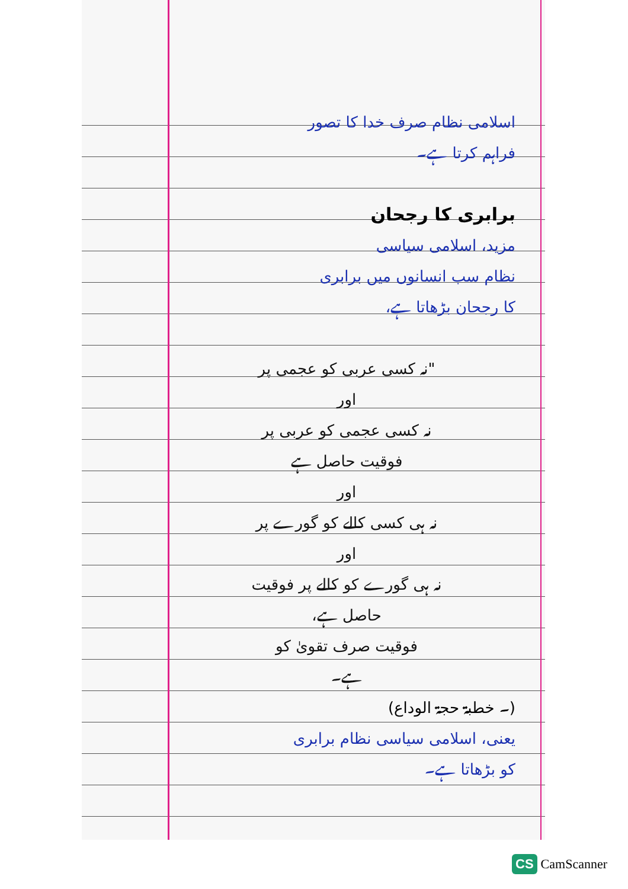اسلامی نظام صرف خدا کا تصور
فراہم کرتا ہے۔
برابری کا رجحان
مزید، اسلامی سیاسی
نظام سب انسانوں میں برابری
کا رجحان بڑھاتا ہے،
"نہ کسی عربی کو عجمی پر
اور
نہ کسی عجمی کو عربی پر
فوقیت حاصل ہے
اور
نہ ہی کسی کالے کو گورے پر
اور
نہ ہی گورے کو کالے پر فوقیت
حاصل ہے،
فوقیت صرف تقویٰ کو
ہے۔
(۔ خطبۃ حجۃ الوداع)
یعنی، اسلامی سیاسی نظام برابری
کو بڑھاتا ہے۔
CS CamScanner